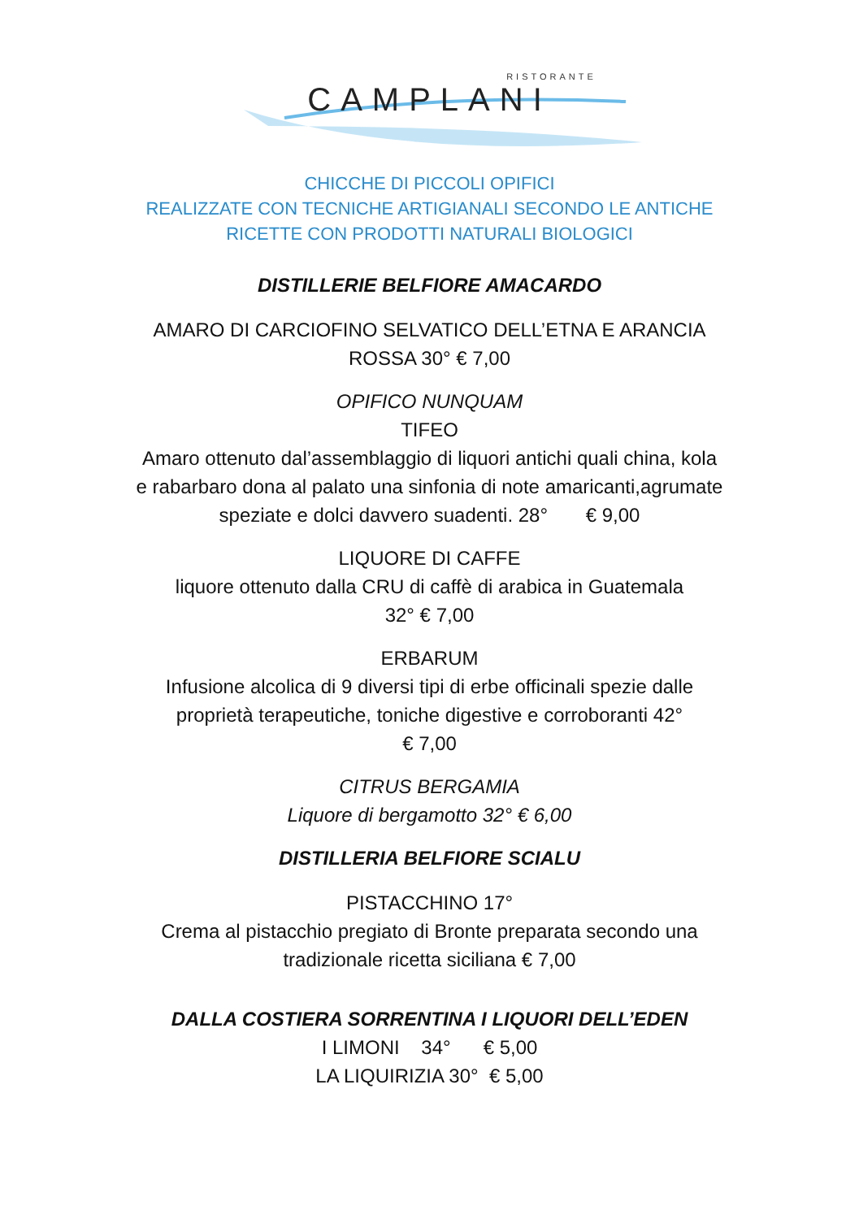RISTORANTE
CAMPLANI
CHICCHE DI PICCOLI OPIFICI
REALIZZATE CON TECNICHE ARTIGIANALI SECONDO LE ANTICHE
RICETTE CON PRODOTTI NATURALI BIOLOGICI
DISTILLERIE BELFIORE AMACARDO
AMARO DI CARCIOFINO SELVATICO DELL’ETNA E ARANCIA
ROSSA 30° € 7,00
OPIFICO NUNQUAM
TIFEO
Amaro ottenuto dal’assemblaggio di liquori antichi quali china, kola
e rabarbaro dona al palato una sinfonia di note amaricanti,agrumate
speziate e dolci davvero suadenti. 28° € 9,00
LIQUORE DI CAFFE
liquore ottenuto dalla CRU di caffè di arabica in Guatemala
32° € 7,00
ERBARUM
Infusione alcolica di 9 diversi tipi di erbe officinali spezie dalle
proprietà terapeutiche, toniche digestive e corroboranti 42°
€ 7,00
CITRUS BERGAMIA
Liquore di bergamotto 32° € 6,00
DISTILLERIA BELFIORE SCIALU
PISTACCHINO 17°
Crema al pistacchio pregiato di Bronte preparata secondo una
tradizionale ricetta siciliana € 7,00
DALLA COSTIERA SORRENTINA I LIQUORI DELL’EDEN
I LIMONI 34° € 5,00
LA LIQUIRIZIA 30° € 5,00